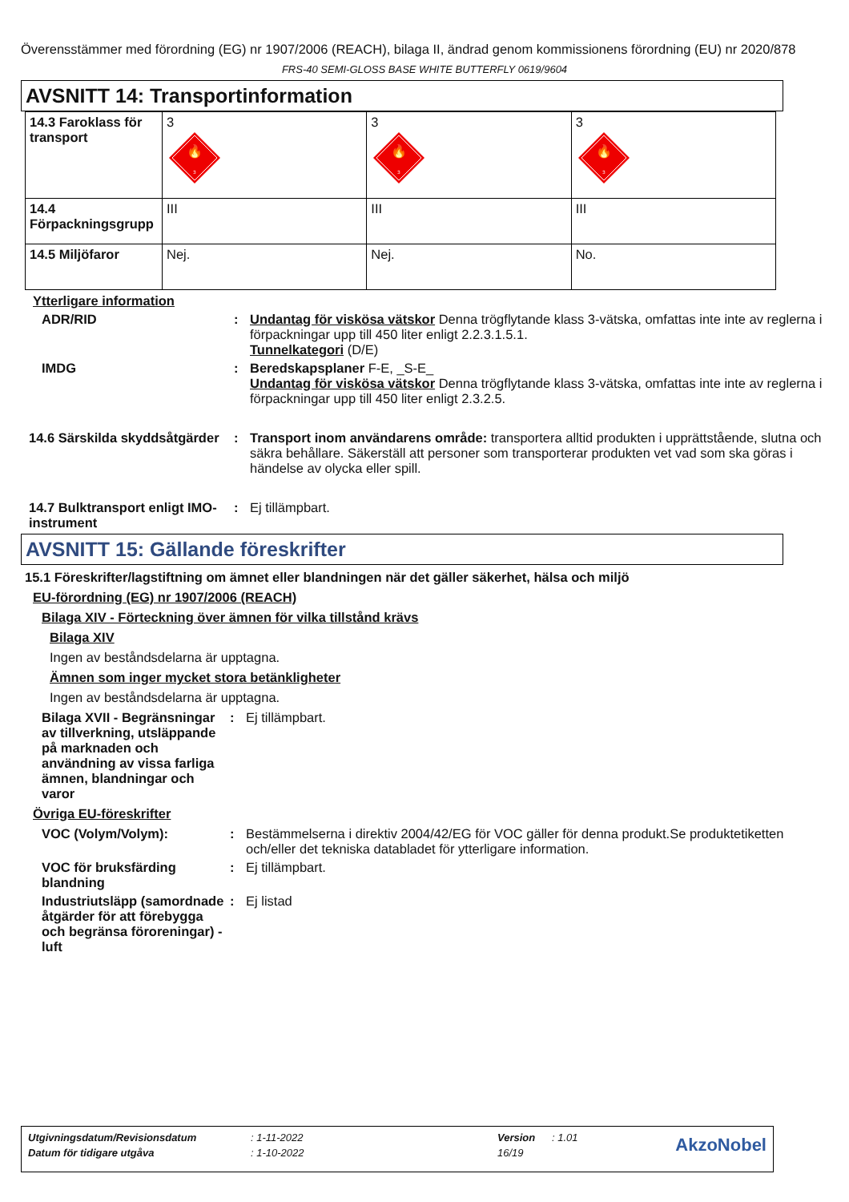Överensstämmer med förordning (EG) nr 1907/2006 (REACH), bilaga II, ändrad genom kommissionens förordning (EU) nr 2020/878
FRS-40 SEMI-GLOSS BASE WHITE BUTTERFLY 0619/9604
AVSNITT 14: Transportinformation
| 14.3 Faroklass för transport | 3 🔥 3 | 3 🔥 3 | 3 🔥 3 |
| 14.4 Förpackningsgrupp | III | III | III |
| 14.5 Miljöfaror | Nej. | Nej. | No. |
Ytterligare information
ADR/RID : Undantag för viskösa vätskor Denna trögflytande klass 3-vätska, omfattas inte inte av reglerna i förpackningar upp till 450 liter enligt 2.2.3.1.5.1.
Tunnelkategori (D/E)
IMDG : Beredskapsplaner F-E, _S-E_
Undantag för viskösa vätskor Denna trögflytande klass 3-vätska, omfattas inte inte av reglerna i förpackningar upp till 450 liter enligt 2.3.2.5.
14.6 Särskilda skyddsåtgärder
: Transport inom användarens område: transportera alltid produkten i upprättstående, slutna och säkra behållare. Säkerställ att personer som transporterar produkten vet vad som ska göras i händelse av olycka eller spill.
14.7 Bulktransport enligt IMO-instrument
: Ej tillämpbart.
AVSNITT 15: Gällande föreskrifter
15.1 Föreskrifter/lagstiftning om ämnet eller blandningen när det gäller säkerhet, hälsa och miljö
EU-förordning (EG) nr 1907/2006 (REACH)
Bilaga XIV - Förteckning över ämnen för vilka tillstånd krävs
Bilaga XIV
Ingen av beståndsdelarna är upptagna.
Ämnen som inger mycket stora betänkligheter
Ingen av beståndsdelarna är upptagna.
Bilaga XVII - Begränsningar av tillverkning, utsläppande på marknaden och användning av vissa farliga ämnen, blandningar och varor
: Ej tillämpbart.
Övriga EU-föreskrifter
VOC (Volym/Volym): : Bestämmelserna i direktiv 2004/42/EG för VOC gäller för denna produkt.Se produktetiketten och/eller det tekniska databladet för ytterligare information.
VOC för bruksfärding blandning
: Ej tillämpbart.
Industriutsläpp (samordnade åtgärder för att förebygga och begränsa föroreningar) - luft
: Ej listad
| Utgivningsdatum/Revisionsdatum | : 1-11-2022 | Version | : 1.01 | AkzoNobel |
| Datum för tidigare utgåva | : 1-10-2022 | 16/19 | | |